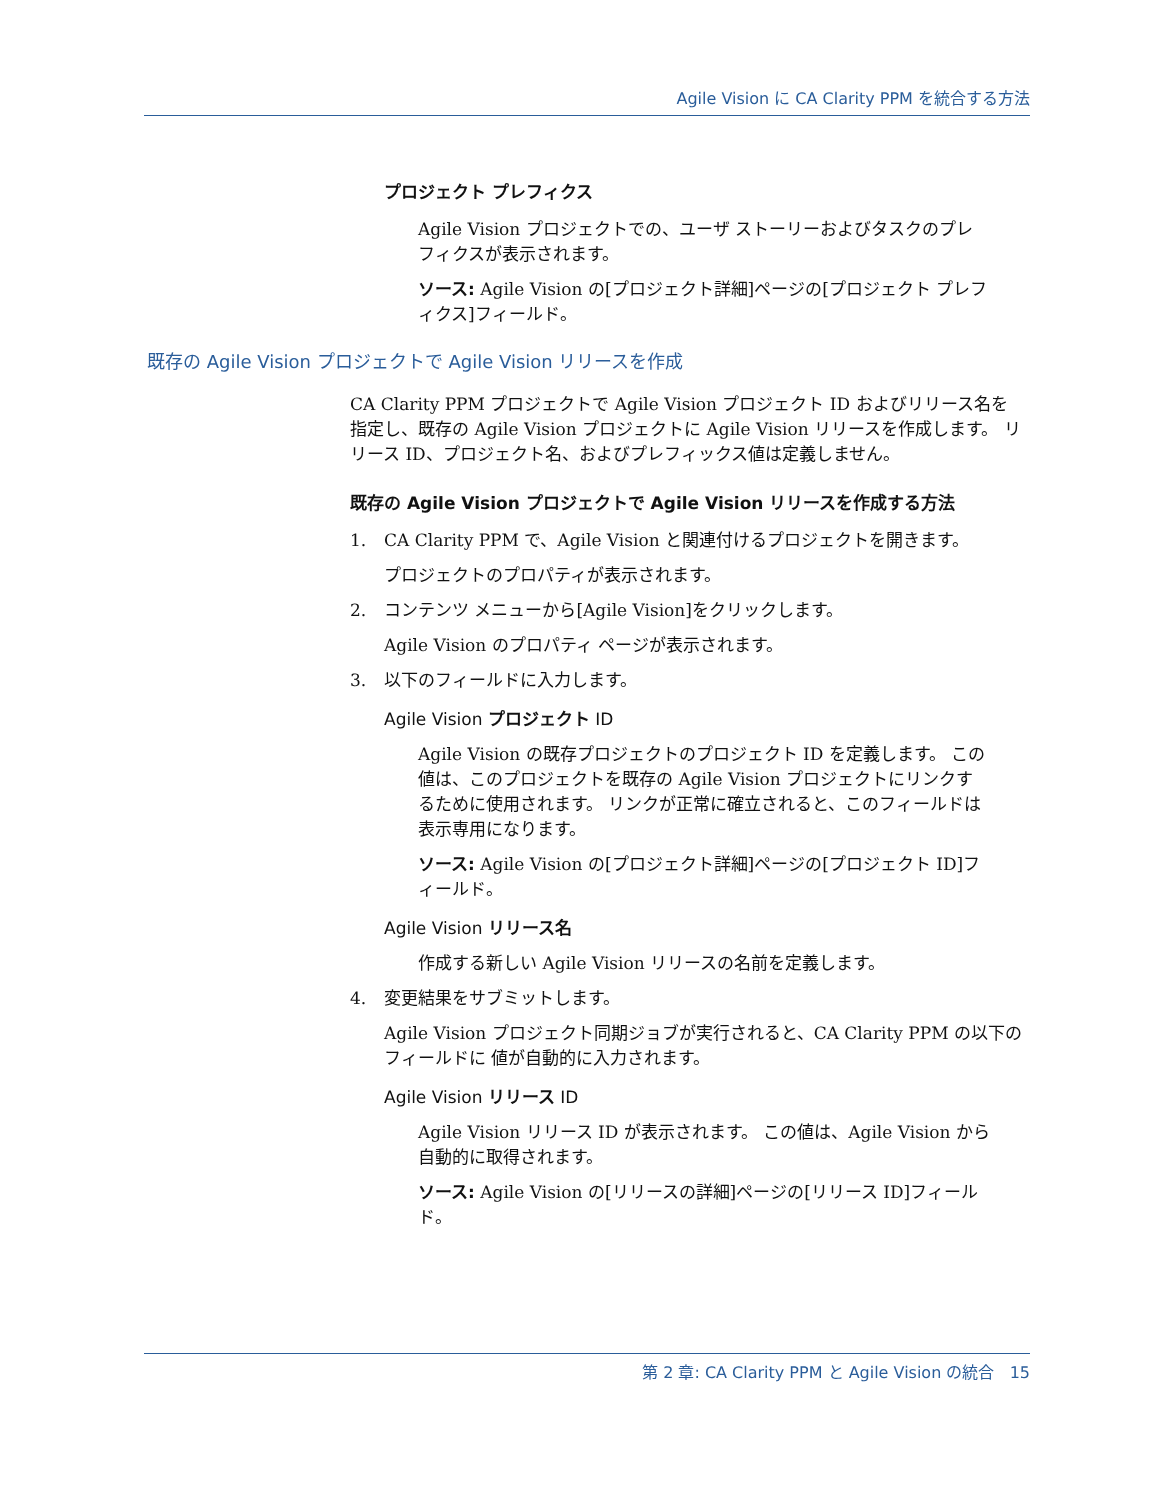Agile Vision に CA Clarity PPM を統合する方法
プロジェクト プレフィクス
Agile Vision プロジェクトでの、ユーザ ストーリーおよびタスクのプレフィクスが表示されます。
ソース: Agile Vision の[プロジェクト詳細]ページの[プロジェクト プレフィクス]フィールド。
既存の Agile Vision プロジェクトで Agile Vision リリースを作成
CA Clarity PPM プロジェクトで Agile Vision プロジェクト ID およびリリース名を指定し、既存の Agile Vision プロジェクトに Agile Vision リリースを作成します。 リリース ID、プロジェクト名、およびプレフィックス値は定義しません。
既存の Agile Vision プロジェクトで Agile Vision リリースを作成する方法
1. CA Clarity PPM で、Agile Vision と関連付けるプロジェクトを開きます。
プロジェクトのプロパティが表示されます。
2. コンテンツ メニューから[Agile Vision]をクリックします。
Agile Vision のプロパティ ページが表示されます。
3. 以下のフィールドに入力します。
Agile Vision プロジェクト ID
Agile Vision の既存プロジェクトのプロジェクト ID を定義します。 この値は、このプロジェクトを既存の Agile Vision プロジェクトにリンクするために使用されます。 リンクが正常に確立されると、このフィールドは表示専用になります。
ソース: Agile Vision の[プロジェクト詳細]ページの[プロジェクト ID]フィールド。
Agile Vision リリース名
作成する新しい Agile Vision リリースの名前を定義します。
4. 変更結果をサブミットします。
Agile Vision プロジェクト同期ジョブが実行されると、CA Clarity PPM の以下のフィールドに 値が自動的に入力されます。
Agile Vision リリース ID
Agile Vision リリース ID が表示されます。 この値は、Agile Vision から自動的に取得されます。
ソース: Agile Vision の[リリースの詳細]ページの[リリース ID]フィールド。
第 2 章: CA Clarity PPM と Agile Vision の統合 15